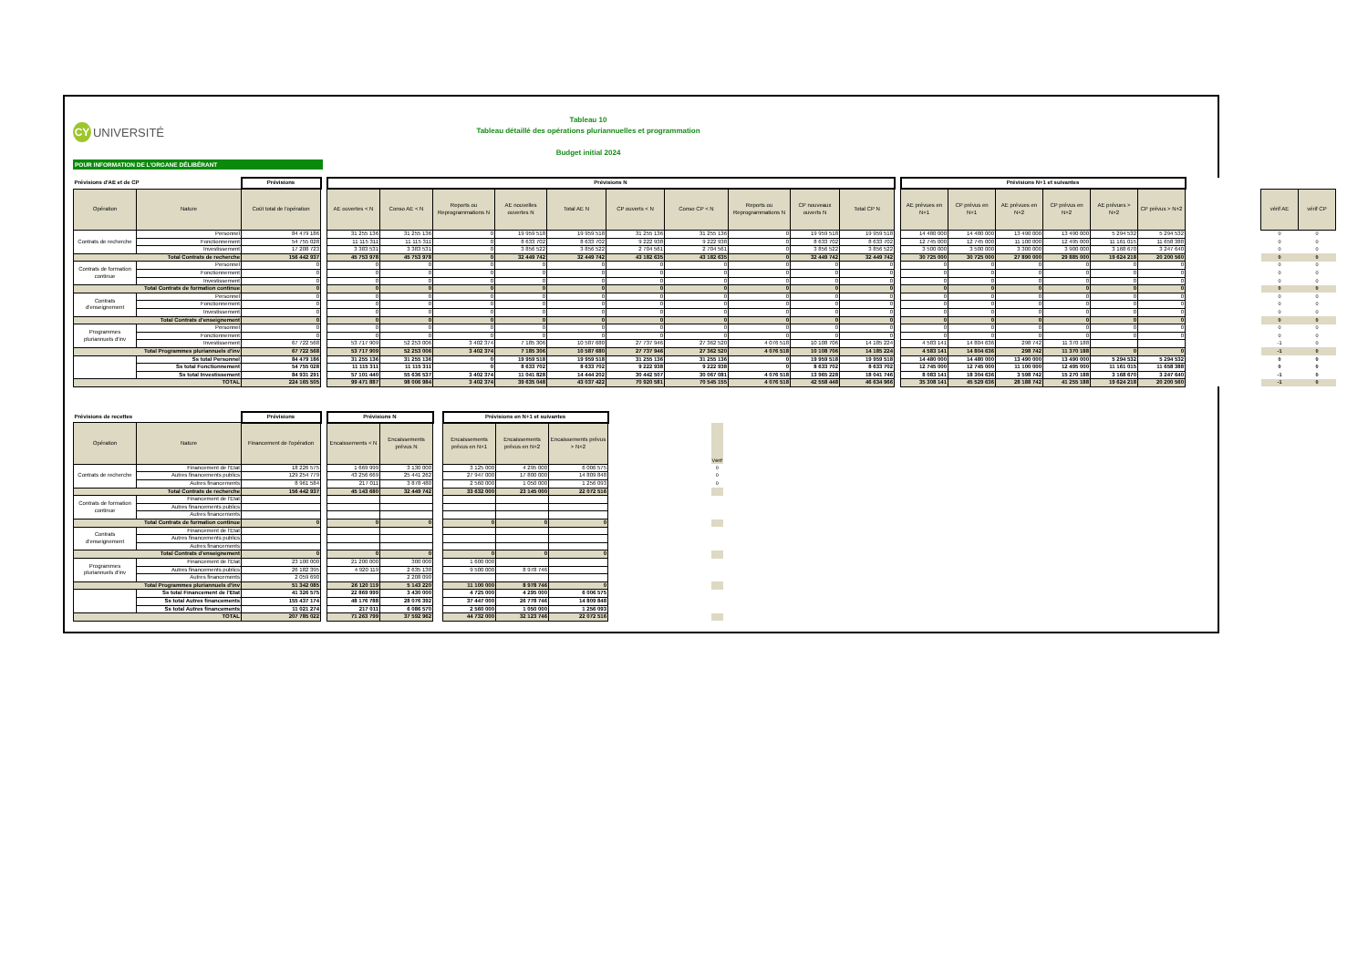CY UNIVERSITÉ
Tableau 10
Tableau détaillé des opérations pluriannuelles et programmation
Budget initial 2024
POUR INFORMATION DE L'ORGANE DÉLIBÉRANT
| Prévisions d'AE et de CP | | Prévisions | | Prévisions N | | | | | | | | | | | Prévisions N+1 et suivantes | | | | | | | | |
| Opération | Nature | Coût total de l'opération | | AE ouvertes < N | Conso AE < N | Reports ou Reprogrammations N | AE nouvelles ouvertes N | Total AE N | CP ouverts < N | Conso CP < N | Reports ou Reprogrammations N | CP nouveaux ouverts N | Total CP N | | AE prévues en N+1 | CP prévus en N+1 | AE prévues en N+2 | CP prévus en N+2 | AE prévues > N+2 | CP prévus > N+2 | | vérif AE | vérif CP |
| Contrats de recherche | Personnel | 84 479 186 | | 31 255 136 | 31 255 136 | 0 | 19 959 518 | 19 959 518 | 31 255 136 | 31 255 136 | 0 | 19 959 518 | 19 959 518 | | 14 480 000 | 14 480 000 | 13 490 000 | 13 490 000 | 5 294 532 | 5 294 532 | | 0 | 0 |
| | Fonctionnement | 54 755 028 | | 11 115 311 | 11 115 311 | 0 | 8 633 702 | 8 633 702 | 9 222 938 | 9 222 938 | 0 | 8 633 702 | 8 633 702 | | 12 745 000 | 12 745 000 | 11 100 000 | 12 495 000 | 11 161 015 | 11 658 388 | | 0 | 0 |
| | Investissement | 17 208 723 | | 3 383 531 | 3 383 531 | 0 | 3 856 522 | 3 856 522 | 2 704 561 | 2 704 561 | 0 | 3 856 522 | 3 856 522 | | 3 500 000 | 3 500 000 | 3 300 000 | 3 900 000 | 3 168 670 | 3 247 640 | | 0 | 0 |
| Total Contrats de recherche | | 156 442 937 | | 45 753 978 | 45 753 978 | 0 | 32 449 742 | 32 449 742 | 43 182 635 | 43 182 635 | 0 | 32 449 742 | 32 449 742 | | 30 725 000 | 30 725 000 | 27 890 000 | 29 885 000 | 19 624 218 | 20 200 560 | | 0 | 0 |
| Contrats de formation continue | Personnel | 0 | | 0 | 0 | 0 | 0 | 0 | 0 | 0 | 0 | 0 | 0 | | 0 | 0 | 0 | 0 | 0 | 0 | | 0 | 0 |
| | Fonctionnement | 0 | | 0 | 0 | 0 | 0 | 0 | 0 | 0 | 0 | 0 | 0 | | 0 | 0 | 0 | 0 | 0 | 0 | | 0 | 0 |
| | Investissement | 0 | | 0 | 0 | 0 | 0 | 0 | 0 | 0 | 0 | 0 | 0 | | 0 | 0 | 0 | 0 | 0 | 0 | | 0 | 0 |
| Total Contrats de formation continue | | 0 | | 0 | 0 | 0 | 0 | 0 | 0 | 0 | 0 | 0 | 0 | | 0 | 0 | 0 | 0 | 0 | 0 | | 0 | 0 |
| Contrats d'enseignement | Personnel | 0 | | 0 | 0 | 0 | 0 | 0 | 0 | 0 | 0 | 0 | 0 | | 0 | 0 | 0 | 0 | 0 | 0 | | 0 | 0 |
| | Fonctionnement | 0 | | 0 | 0 | 0 | 0 | 0 | 0 | 0 | 0 | 0 | 0 | | 0 | 0 | 0 | 0 | 0 | 0 | | 0 | 0 |
| | Investissement | 0 | | 0 | 0 | 0 | 0 | 0 | 0 | 0 | 0 | 0 | 0 | | 0 | 0 | 0 | 0 | 0 | 0 | | 0 | 0 |
| Total Contrats d'enseignement | | 0 | | 0 | 0 | 0 | 0 | 0 | 0 | 0 | 0 | 0 | 0 | | 0 | 0 | 0 | 0 | 0 | 0 | | 0 | 0 |
| Programmes pluriannuels d'inv | Personnel | 0 | | 0 | 0 | 0 | 0 | 0 | 0 | 0 | 0 | 0 | 0 | | 0 | 0 | 0 | 0 | 0 | 0 | | 0 | 0 |
| | Fonctionnement | 0 | | 0 | 0 | 0 | 0 | 0 | 0 | 0 | 0 | 0 | 0 | | 0 | 0 | 0 | 0 | 0 | 0 | | 0 | 0 |
| | Investissement | 67 722 568 | | 53 717 909 | 52 253 006 | 3 402 374 | 7 185 306 | 10 587 680 | 27 737 946 | 27 362 520 | 4 076 518 | 10 108 706 | 14 185 224 | | 4 583 141 | 14 804 636 | 298 742 | 11 370 188 | | | | -1 | 0 |
| Total Programmes pluriannuels d'inv | | 67 722 568 | | 53 717 909 | 52 253 006 | 3 402 374 | 7 185 306 | 10 587 680 | 27 737 946 | 27 362 520 | 4 076 518 | 10 108 706 | 14 185 224 | | 4 583 141 | 14 804 636 | 298 742 | 11 370 188 | 0 | 0 | | -1 | 0 |
| | Ss total Personnel | 84 479 186 | | 31 255 136 | 31 255 136 | 0 | 19 959 518 | 19 959 518 | 31 255 136 | 31 255 136 | 0 | 19 959 518 | 19 959 518 | | 14 480 000 | 14 480 000 | 13 490 000 | 13 490 000 | 5 294 532 | 5 294 532 | | 0 | 0 |
| | Ss total Fonctionnement | 54 755 028 | | 11 115 311 | 11 115 311 | 0 | 8 633 702 | 8 633 702 | 9 222 938 | 9 222 938 | 0 | 8 633 702 | 8 633 702 | | 12 745 000 | 12 745 000 | 11 100 000 | 12 495 000 | 11 161 015 | 11 658 388 | | 0 | 0 |
| | Ss total Investissement | 84 931 291 | | 57 101 440 | 55 636 537 | 3 402 374 | 11 041 828 | 14 444 202 | 30 442 507 | 30 067 081 | 4 076 518 | 13 965 228 | 18 041 746 | | 8 083 141 | 18 304 636 | 3 598 742 | 15 270 188 | 3 168 670 | 3 247 640 | | -1 | 0 |
| TOTAL | | 224 165 505 | | 99 471 887 | 98 006 984 | 3 402 374 | 39 635 048 | 43 037 422 | 70 920 581 | 70 545 155 | 4 076 518 | 42 558 448 | 46 634 966 | | 35 308 141 | 45 529 636 | 28 188 742 | 41 255 188 | 19 624 218 | 20 200 560 | | -1 | 0 |
| Prévisions de recettes | | Prévisions | | Prévisions N | | | Prévisions en N+1 et suivantes | | | | |
| Opération | Nature | Financement de l'opération | | Encaissements < N | Encaissements prévus N | | Encaissements prévus en N+1 | Encaissements prévus en N+2 | Encaissements prévus > N+2 | | Vérif |
| Contrats de recherche | Financement de l'Etat | 18 226 575 | | 1 669 999 | 3 130 000 | | 3 125 000 | 4 295 000 | 6 006 575 | | 0 |
| | Autres financements publics | 129 254 779 | | 43 256 669 | 25 441 262 | | 27 947 000 | 17 800 000 | 14 809 848 | | 0 |
| | Autres financements | 8 961 584 | | 217 011 | 3 878 480 | | 2 560 000 | 1 050 000 | 1 256 093 | | 0 |
| Total Contrats de recherche | | 156 442 937 | | 45 143 680 | 32 449 742 | | 33 632 000 | 23 145 000 | 22 072 516 | | |
| Contrats de formation continue | Financement de l'Etat | | | | | | | | | | |
| | Autres financements publics | | | | | | | | | | |
| | Autres financements | | | | | | | | | | |
| Total Contrats de formation continue | | 0 | | 0 | 0 | | 0 | 0 | 0 | | |
| Contrats d'enseignement | Financement de l'Etat | | | | | | | | | | |
| | Autres financements publics | | | | | | | | | | |
| | Autres financements | | | | | | | | | | |
| Total Contrats d'enseignement | | 0 | | 0 | 0 | | 0 | 0 | 0 | | |
| Programmes pluriannuels d'inv | Financement de l'Etat | 23 100 000 | | 21 200 000 | 300 000 | | 1 600 000 | | | | |
| | Autres financements publics | 26 182 395 | | 4 920 119 | 2 635 130 | | 9 500 000 | 8 978 746 | | | |
| | Autres financements | 2 059 690 | | | 2 208 090 | | | | | | |
| Total Programmes pluriannuels d'inv | | 51 342 085 | | 26 120 119 | 5 143 220 | | 11 100 000 | 8 978 746 | 0 | | |
| | Ss total Financement de l'Etat | 41 326 575 | | 22 869 999 | 3 430 000 | | 4 725 000 | 4 295 000 | 6 006 575 | | |
| | Ss total Autres financements | 155 437 174 | | 48 176 788 | 28 076 392 | | 37 447 000 | 26 778 746 | 14 809 848 | | |
| | Ss total Autres financements | 11 021 274 | | 217 011 | 6 086 570 | | 2 560 000 | 1 050 000 | 1 256 093 | | |
| TOTAL | | 207 785 022 | | 71 263 799 | 37 592 962 | | 44 732 000 | 32 123 746 | 22 072 516 | | |